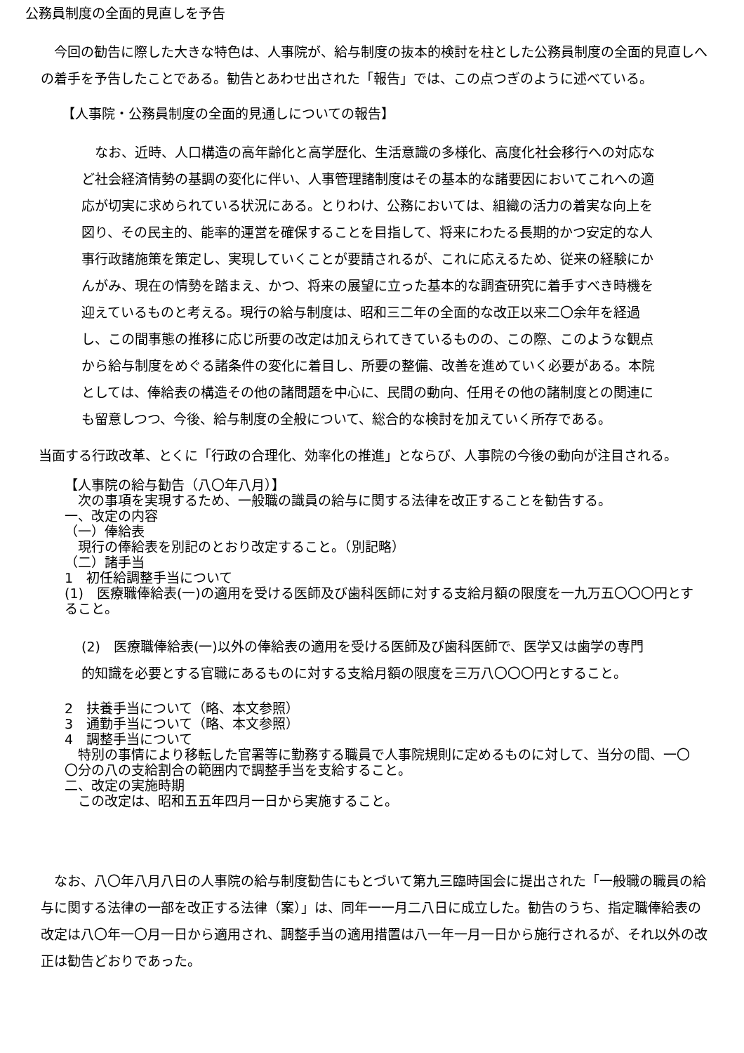公務員制度の全面的見直しを予告
今回の勧告に際した大きな特色は、人事院が、給与制度の抜本的検討を柱とした公務員制度の全面的見直しへの着手を予告したことである。勧告とあわせ出された「報告」では、この点つぎのように述べている。
【人事院・公務員制度の全面的見通しについての報告】
なお、近時、人口構造の高年齢化と高学歴化、生活意識の多様化、高度化社会移行への対応など社会経済情勢の基調の変化に伴い、人事管理諸制度はその基本的な諸要因においてこれへの適応が切実に求められている状況にある。とりわけ、公務においては、組織の活力の着実な向上を図り、その民主的、能率的運営を確保することを目指して、将来にわたる長期的かつ安定的な人事行政諸施策を策定し、実現していくことが要請されるが、これに応えるため、従来の経験にかんがみ、現在の情勢を踏まえ、かつ、将来の展望に立った基本的な調査研究に着手すべき時機を迎えているものと考える。現行の給与制度は、昭和三二年の全面的な改正以来二〇余年を経過し、この間事態の推移に応じ所要の改定は加えられてきているものの、この際、このような観点から給与制度をめぐる諸条件の変化に着目し、所要の整備、改善を進めていく必要がある。本院としては、俸給表の構造その他の諸問題を中心に、民間の動向、任用その他の諸制度との関連にも留意しつつ、今後、給与制度の全般について、総合的な検討を加えていく所存である。
当面する行政改革、とくに「行政の合理化、効率化の推進」とならび、人事院の今後の動向が注目される。
【人事院の給与勧告（八〇年八月）】
　次の事項を実現するため、一般職の識員の給与に関する法律を改正することを勧告する。
一、改定の内容
（一）俸給表
　現行の俸給表を別記のとおり改定すること。（別記略）
（二）諸手当
1　初任給調整手当について
(1)　医療職俸給表(一)の適用を受ける医師及び歯科医師に対する支給月額の限度を一九万五〇〇〇円とすること。
(2)　医療職俸給表(一)以外の俸給表の適用を受ける医師及び歯科医師で、医学又は歯学の専門的知識を必要とする官職にあるものに対する支給月額の限度を三万八〇〇〇円とすること。
2　扶養手当について（略、本文参照）
3　通勤手当について（略、本文参照）
4　調整手当について
　特別の事情により移転した官署等に勤務する職員で人事院規則に定めるものに対して、当分の間、一〇〇分の八の支給割合の範囲内で調整手当を支給すること。
二、改定の実施時期
　この改定は、昭和五五年四月一日から実施すること。
なお、八〇年八月八日の人事院の給与制度勧告にもとづいて第九三臨時国会に提出された「一般職の職員の給与に関する法律の一部を改正する法律（案）」は、同年一一月二八日に成立した。勧告のうち、指定職俸給表の改定は八〇年一〇月一日から適用され、調整手当の適用措置は八一年一月一日から施行されるが、それ以外の改正は勧告どおりであった。